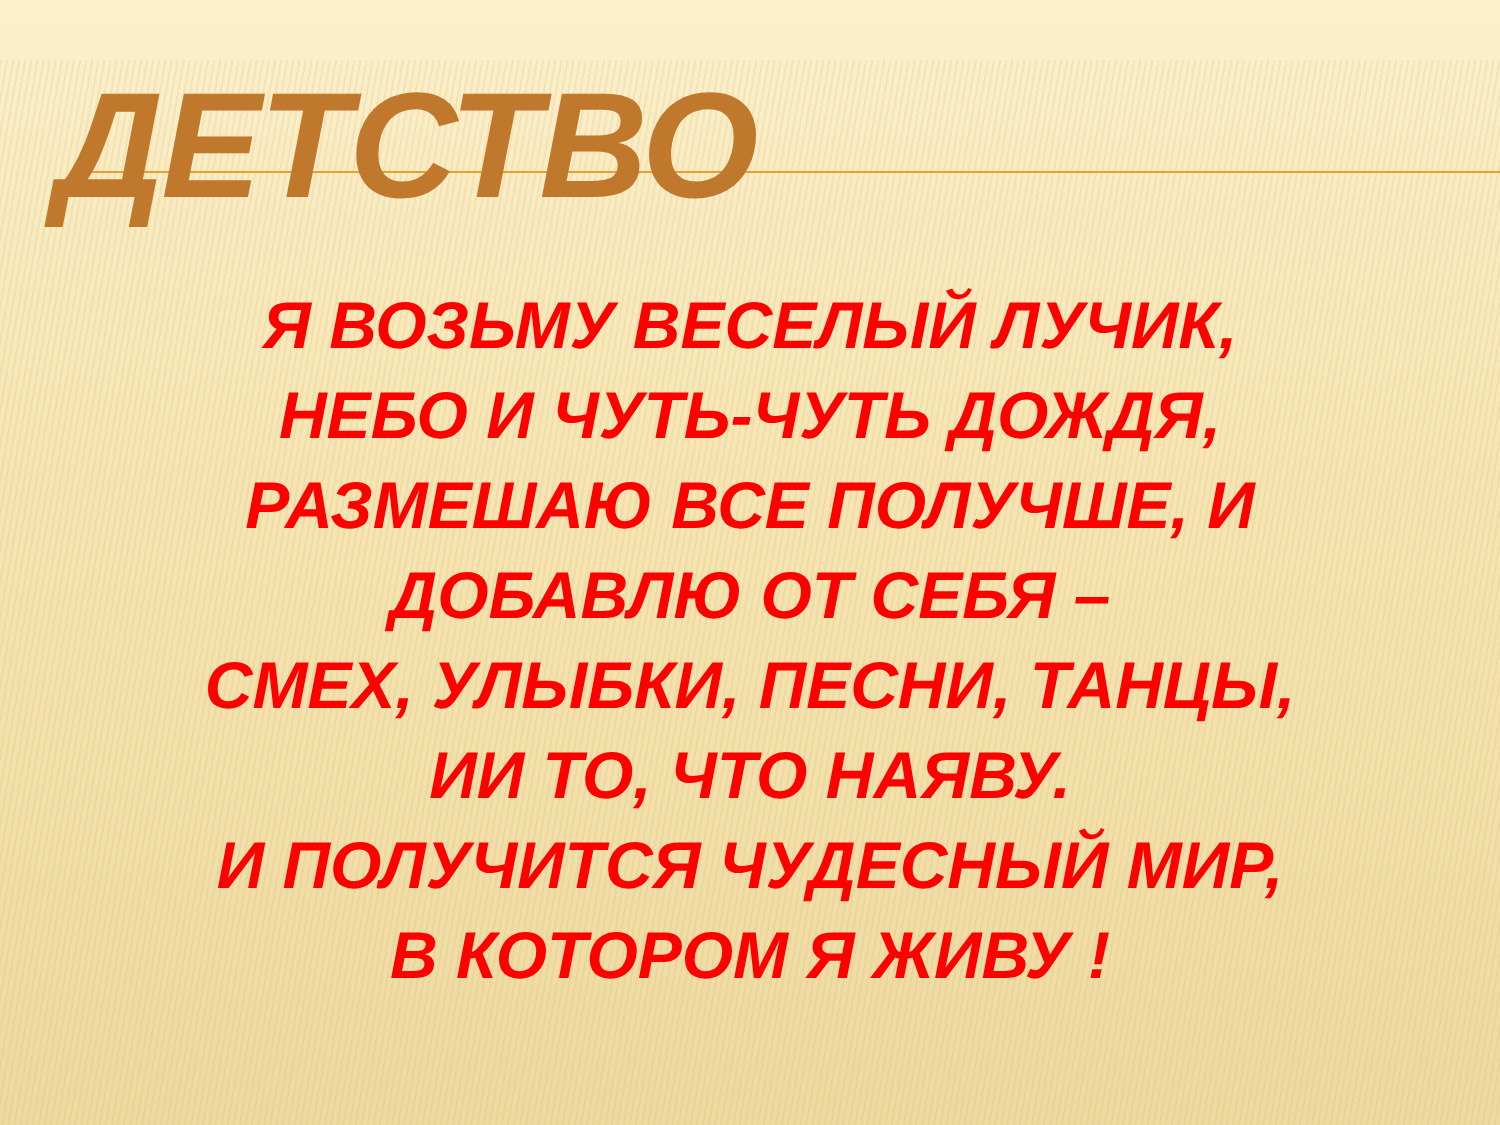ДЕТСТВО
Я ВОЗЬМУ ВЕСЕЛЫЙ ЛУЧИК,
НЕБО И ЧУТЬ-ЧУТЬ ДОЖДЯ,
РАЗМЕШАЮ ВСЕ ПОЛУЧШЕ, И
ДОБАВЛЮ ОТ СЕБЯ –
СМЕХ, УЛЫБКИ, ПЕСНИ, ТАНЦЫ,
ИИ ТО, ЧТО НАЯВУ.
И ПОЛУЧИТСЯ ЧУДЕСНЫЙ МИР,
В КОТОРОМ Я ЖИВУ !